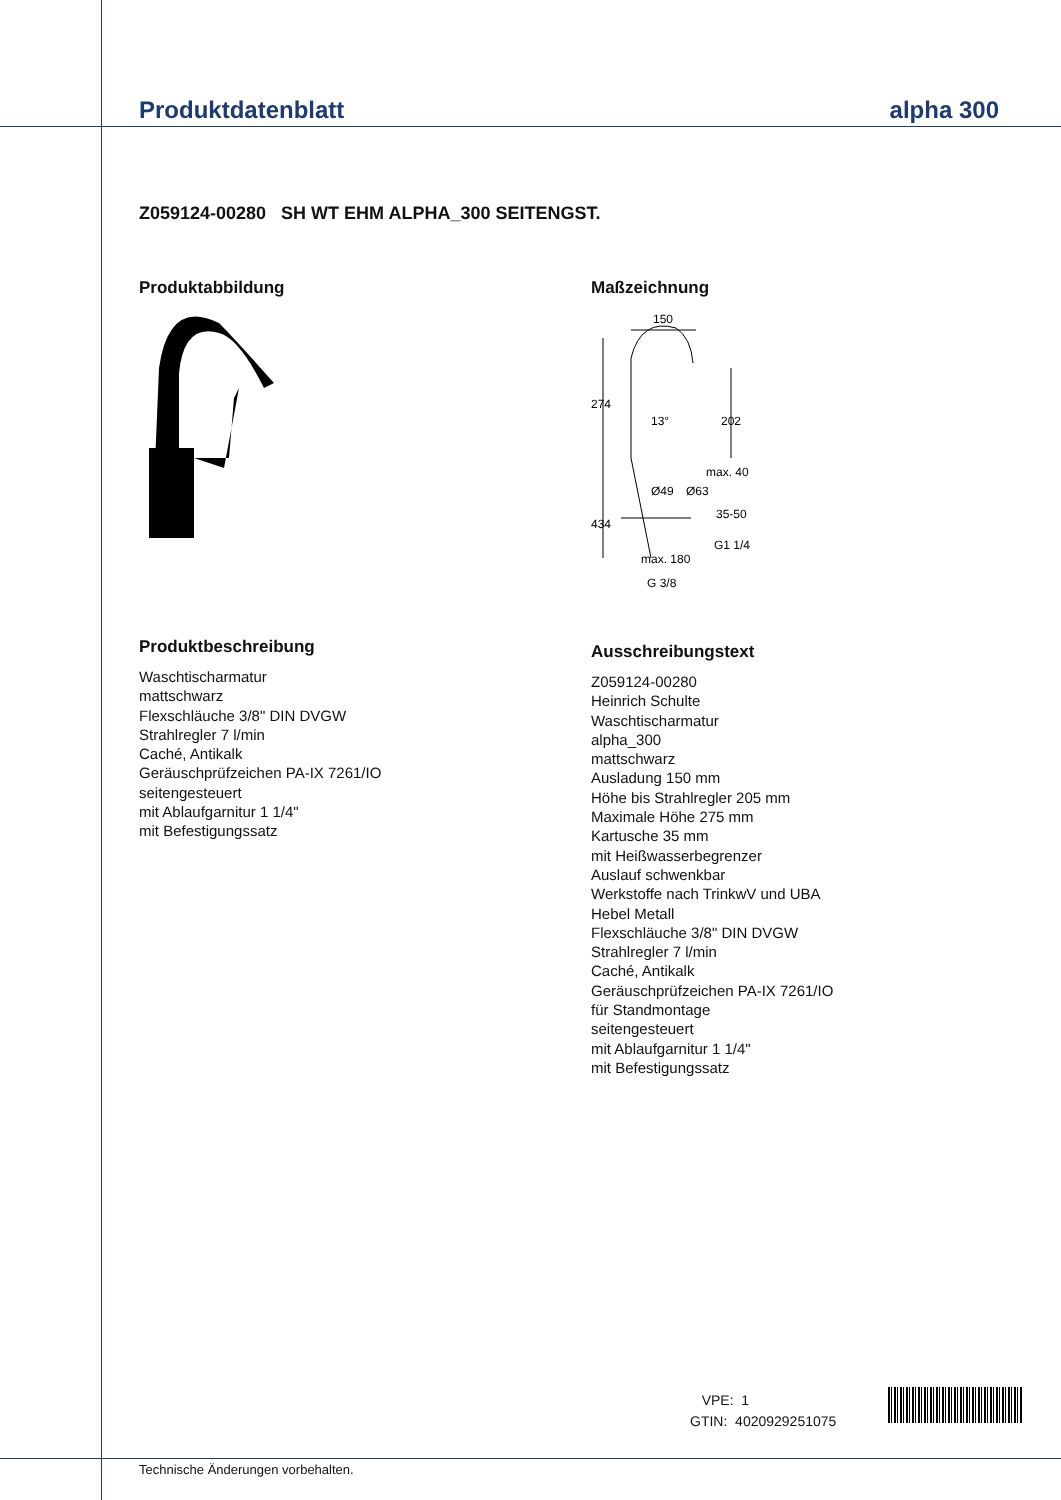Produktdatenblatt alpha 300
Z059124-00280 SH WT EHM ALPHA_300 SEITENGST.
Produktabbildung
Produktbeschreibung
Waschtischarmatur
mattschwarz
Flexschläuche 3/8" DIN DVGW
Strahlregler 7 l/min
Caché, Antikalk
Geräuschprüfzeichen PA-IX 7261/IO
seitengesteuert
mit Ablaufgarnitur 1 1/4"
mit Befestigungssatz
Maßzeichnung
150
274
13°
202
max. 40
Ø49
Ø63
35-50
434
G1 1/4
max. 180
G 3/8
Ausschreibungstext
Z059124-00280
Heinrich Schulte
Waschtischarmatur
alpha_300
mattschwarz
Ausladung 150 mm
Höhe bis Strahlregler 205 mm
Maximale Höhe 275 mm
Kartusche 35 mm
mit Heißwasserbegrenzer
Auslauf schwenkbar
Werkstoffe nach TrinkwV und UBA
Hebel Metall
Flexschläuche 3/8" DIN DVGW
Strahlregler 7 l/min
Caché, Antikalk
Geräuschprüfzeichen PA-IX 7261/IO
für Standmontage
seitengesteuert
mit Ablaufgarnitur 1 1/4"
mit Befestigungssatz
VPE: 1
GTIN: 4020929251075
Technische Änderungen vorbehalten.